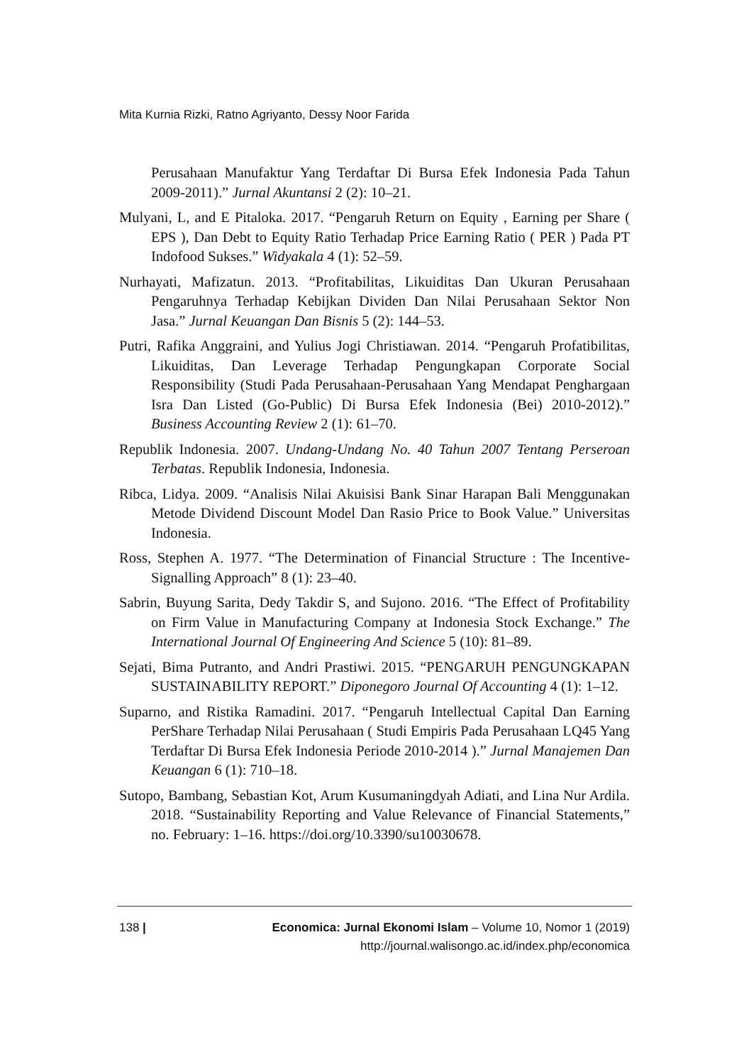Mita Kurnia Rizki, Ratno Agriyanto, Dessy Noor Farida
Perusahaan Manufaktur Yang Terdaftar Di Bursa Efek Indonesia Pada Tahun 2009-2011).” Jurnal Akuntansi 2 (2): 10–21.
Mulyani, L, and E Pitaloka. 2017. “Pengaruh Return on Equity , Earning per Share ( EPS ), Dan Debt to Equity Ratio Terhadap Price Earning Ratio ( PER ) Pada PT Indofood Sukses.” Widyakala 4 (1): 52–59.
Nurhayati, Mafizatun. 2013. “Profitabilitas, Likuiditas Dan Ukuran Perusahaan Pengaruhnya Terhadap Kebijkan Dividen Dan Nilai Perusahaan Sektor Non Jasa.” Jurnal Keuangan Dan Bisnis 5 (2): 144–53.
Putri, Rafika Anggraini, and Yulius Jogi Christiawan. 2014. “Pengaruh Profatibilitas, Likuiditas, Dan Leverage Terhadap Pengungkapan Corporate Social Responsibility (Studi Pada Perusahaan-Perusahaan Yang Mendapat Penghargaan Isra Dan Listed (Go-Public) Di Bursa Efek Indonesia (Bei) 2010-2012).” Business Accounting Review 2 (1): 61–70.
Republik Indonesia. 2007. Undang-Undang No. 40 Tahun 2007 Tentang Perseroan Terbatas. Republik Indonesia, Indonesia.
Ribca, Lidya. 2009. “Analisis Nilai Akuisisi Bank Sinar Harapan Bali Menggunakan Metode Dividend Discount Model Dan Rasio Price to Book Value.” Universitas Indonesia.
Ross, Stephen A. 1977. “The Determination of Financial Structure : The Incentive-Signalling Approach” 8 (1): 23–40.
Sabrin, Buyung Sarita, Dedy Takdir S, and Sujono. 2016. “The Effect of Profitability on Firm Value in Manufacturing Company at Indonesia Stock Exchange.” The International Journal Of Engineering And Science 5 (10): 81–89.
Sejati, Bima Putranto, and Andri Prastiwi. 2015. “PENGARUH PENGUNGKAPAN SUSTAINABILITY REPORT.” Diponegoro Journal Of Accounting 4 (1): 1–12.
Suparno, and Ristika Ramadini. 2017. “Pengaruh Intellectual Capital Dan Earning PerShare Terhadap Nilai Perusahaan ( Studi Empiris Pada Perusahaan LQ45 Yang Terdaftar Di Bursa Efek Indonesia Periode 2010-2014 ).” Jurnal Manajemen Dan Keuangan 6 (1): 710–18.
Sutopo, Bambang, Sebastian Kot, Arum Kusumaningdyah Adiati, and Lina Nur Ardila. 2018. “Sustainability Reporting and Value Relevance of Financial Statements,” no. February: 1–16. https://doi.org/10.3390/su10030678.
138 | Economica: Jurnal Ekonomi Islam – Volume 10, Nomor 1 (2019)
http://journal.walisongo.ac.id/index.php/economica